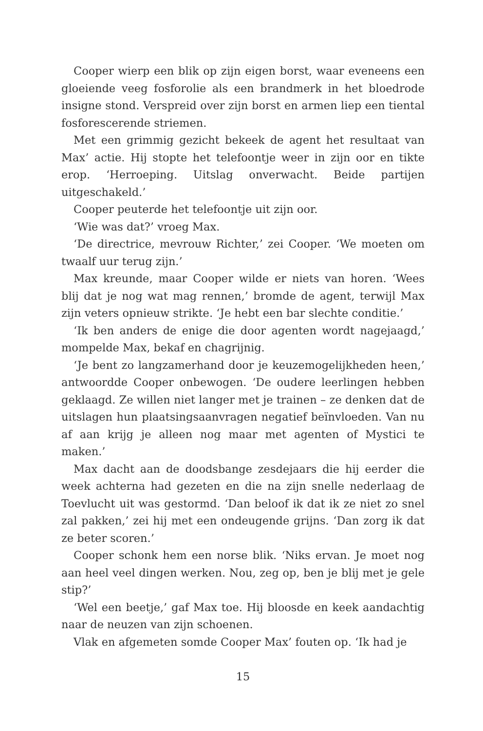Cooper wierp een blik op zijn eigen borst, waar eveneens een gloeiende veeg fosforolie als een brandmerk in het bloedrode insigne stond. Verspreid over zijn borst en armen liep een tiental fosforescerende striemen.
Met een grimmig gezicht bekeek de agent het resultaat van Max’ actie. Hij stopte het telefoontje weer in zijn oor en tikte erop. ‘Herroeping. Uitslag onverwacht. Beide partijen uitgeschakeld.’
Cooper peuterde het telefoontje uit zijn oor.
‘Wie was dat?’ vroeg Max.
‘De directrice, mevrouw Richter,’ zei Cooper. ‘We moeten om twaalf uur terug zijn.’
Max kreunde, maar Cooper wilde er niets van horen. ‘Wees blij dat je nog wat mag rennen,’ bromde de agent, terwijl Max zijn veters opnieuw strikte. ‘Je hebt een bar slechte conditie.’
‘Ik ben anders de enige die door agenten wordt nagejaagd,’ mompelde Max, bekaf en chagrijnig.
‘Je bent zo langzamerhand door je keuzemogelijkheden heen,’ antwoordde Cooper onbewogen. ‘De oudere leerlingen hebben geklaagd. Ze willen niet langer met je trainen – ze denken dat de uitslagen hun plaatsingsaanvragen negatief beïnvloeden. Van nu af aan krijg je alleen nog maar met agenten of Mystici te maken.’
Max dacht aan de doodsbange zesdejaars die hij eerder die week achterna had gezeten en die na zijn snelle nederlaag de Toevlucht uit was gestormd. ‘Dan beloof ik dat ik ze niet zo snel zal pakken,’ zei hij met een ondeugende grijns. ‘Dan zorg ik dat ze beter scoren.’
Cooper schonk hem een norse blik. ‘Niks ervan. Je moet nog aan heel veel dingen werken. Nou, zeg op, ben je blij met je gele stip?’
‘Wel een beetje,’ gaf Max toe. Hij bloosde en keek aandachtig naar de neuzen van zijn schoenen.
Vlak en afgemeten somde Cooper Max’ fouten op. ‘Ik had je
15